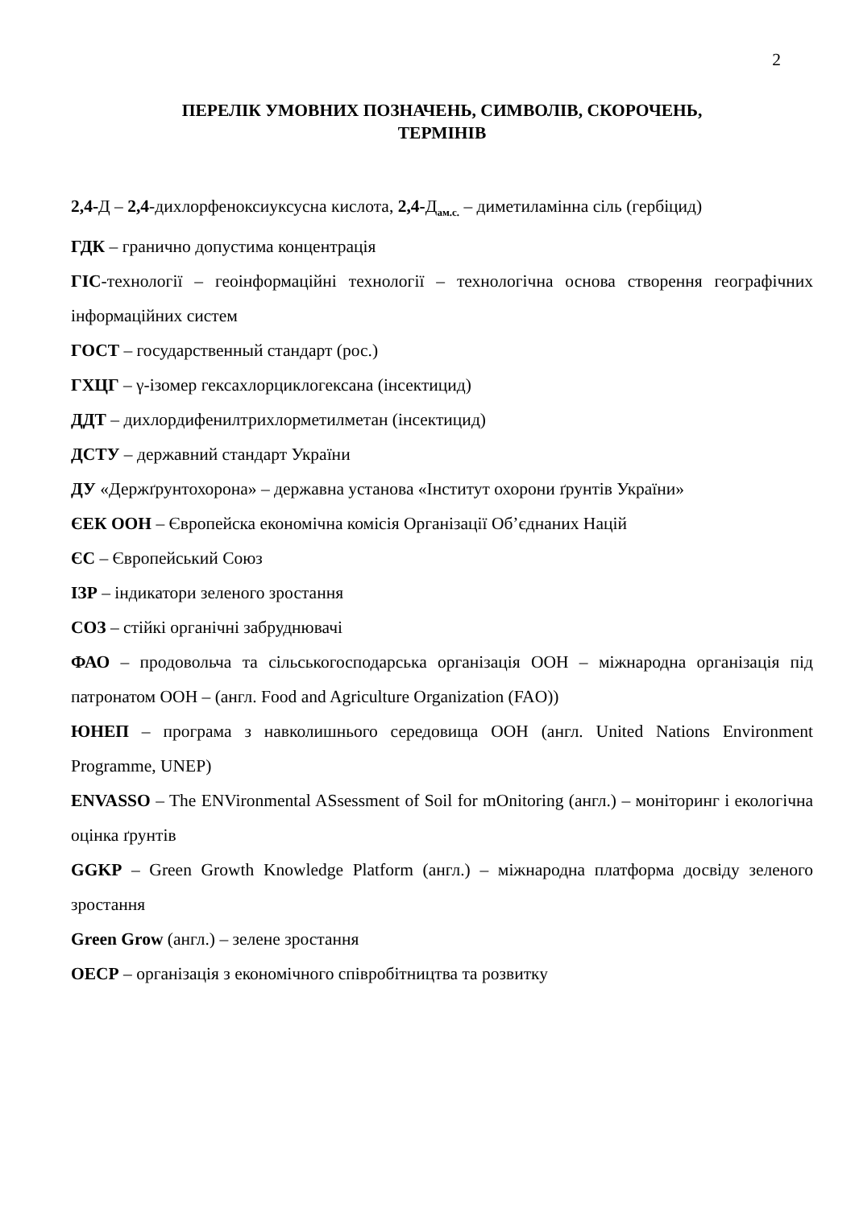2
ПЕРЕЛІК УМОВНИХ ПОЗНАЧЕНЬ, СИМВОЛІВ, СКОРОЧЕНЬ,
ТЕРМІНІВ
2,4-Д – 2,4-дихлорфеноксиуксусна кислота, 2,4-Д<sub>ам.с.</sub> – диметиламінна сіль (гербіцид)
ГДК – гранично допустима концентрація
ГІС-технології – геоінформаційні технології – технологічна основа створення географічних інформаційних систем
ГОСТ – государственный стандарт (рос.)
ГХЦГ – γ-ізомер гексахлорциклогексана (інсектицид)
ДДТ – дихлордифенилтрихлорметилметан (інсектицид)
ДСТУ – державний стандарт України
ДУ «Держґрунтохорона» – державна установа «Інститут охорони ґрунтів України»
ЄЕК ООН – Європейска економічна комісія Організації Об’єднаних Націй
ЄС – Європейський Союз
ІЗР – індикатори зеленого зростання
СОЗ – стійкі органічні забруднювачі
ФАО – продовольча та сільськогосподарська організація ООН – міжнародна організація під патронатом ООН – (англ. Food and Agriculture Organization (FAO))
ЮНЕП – програма з навколишнього середовища ООН (англ. United Nations Environment Programme, UNEP)
ENVASSO – The ENVironmental ASsessment of Soil for mOnitoring (англ.) – моніторинг і екологічна оцінка ґрунтів
GGKP – Green Growth Knowledge Platform (англ.) – міжнародна платформа досвіду зеленого зростання
Green Grow (англ.) – зелене зростання
ОЕСР – організація з економічного співробітництва та розвитку